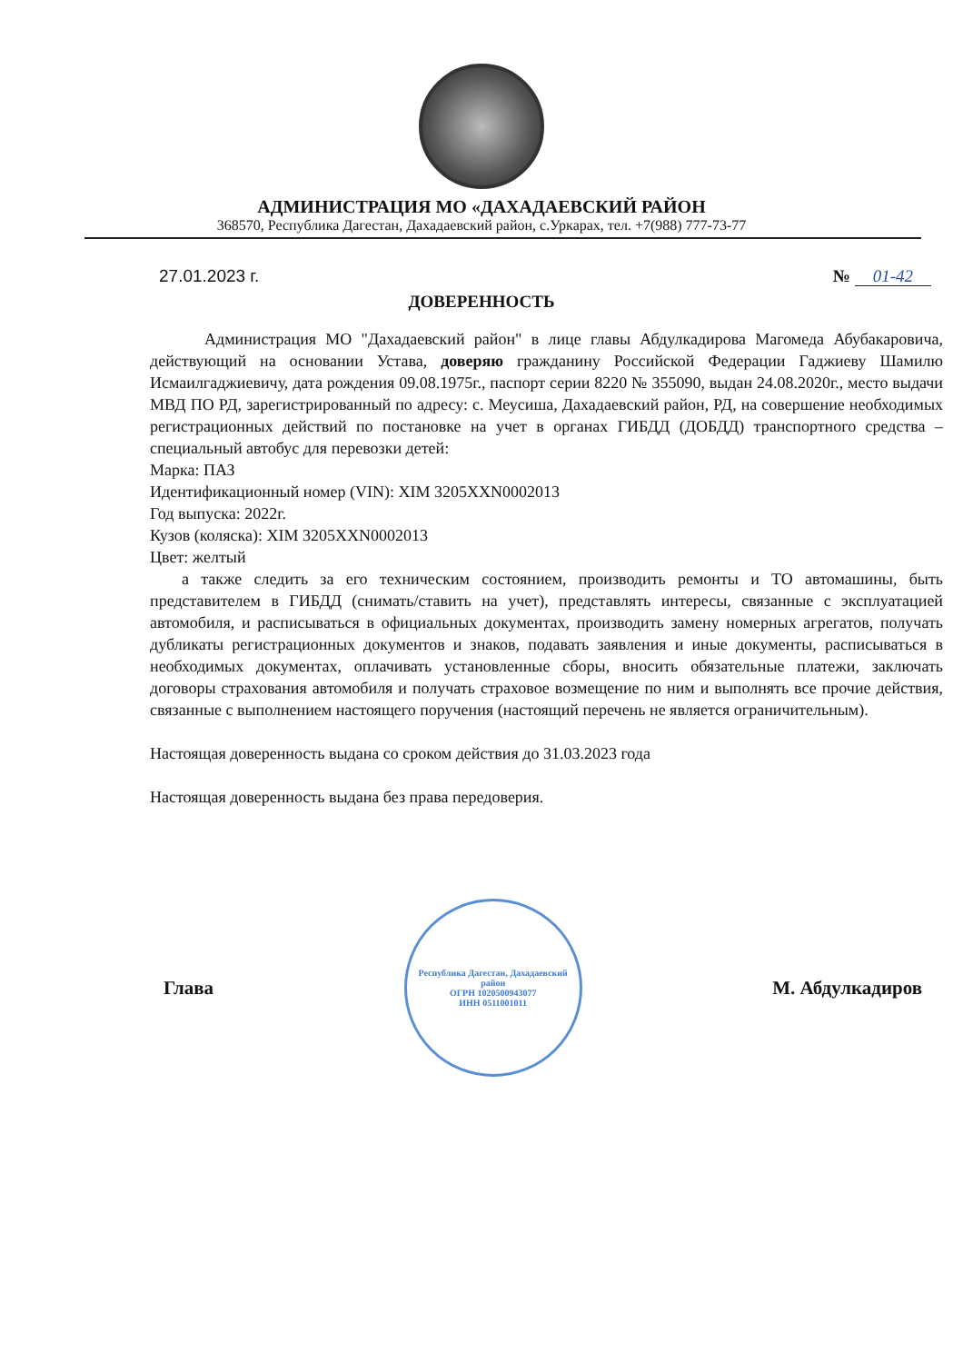АДМИНИСТРАЦИЯ МО «ДАХАДАЕВСКИЙ РАЙОН
368570, Республика Дагестан, Дахадаевский район, с.Уркарах, тел. +7(988) 777-73-77
27.01.2023 г. № 01-42
ДОВЕРЕННОСТЬ
Администрация МО "Дахадаевский район" в лице главы Абдулкадирова Магомеда Абубакаровича, действующий на основании Устава, доверяю гражданину Российской Федерации Гаджиеву Шамилю Исмаилгаджиевичу, дата рождения 09.08.1975г., паспорт серии 8220 № 355090, выдан 24.08.2020г., место выдачи МВД ПО РД, зарегистрированный по адресу: с. Меусиша, Дахадаевский район, РД, на совершение необходимых регистрационных действий по постановке на учет в органах ГИБДД (ДОБДД) транспортного средства – специальный автобус для перевозки детей:
Марка: ПАЗ
Идентификационный номер (VIN): XIM 3205XXN0002013
Год выпуска: 2022г.
Кузов (коляска): XIM 3205XXN0002013
Цвет: желтый
а также следить за его техническим состоянием, производить ремонты и ТО автомашины, быть представителем в ГИБДД (снимать/ставить на учет), представлять интересы, связанные с эксплуатацией автомобиля, и расписываться в официальных документах, производить замену номерных агрегатов, получать дубликаты регистрационных документов и знаков, подавать заявления и иные документы, расписываться в необходимых документах, оплачивать установленные сборы, вносить обязательные платежи, заключать договоры страхования автомобиля и получать страховое возмещение по ним и выполнять все прочие действия, связанные с выполнением настоящего поручения (настоящий перечень не является ограничительным).
Настоящая доверенность выдана со сроком действия до 31.03.2023 года
Настоящая доверенность выдана без права передоверия.
Глава
Республика Дагестан, Дахадаевский район
ОГРН 1020500943077
ИНН 0511001011
М. Абдулкадиров